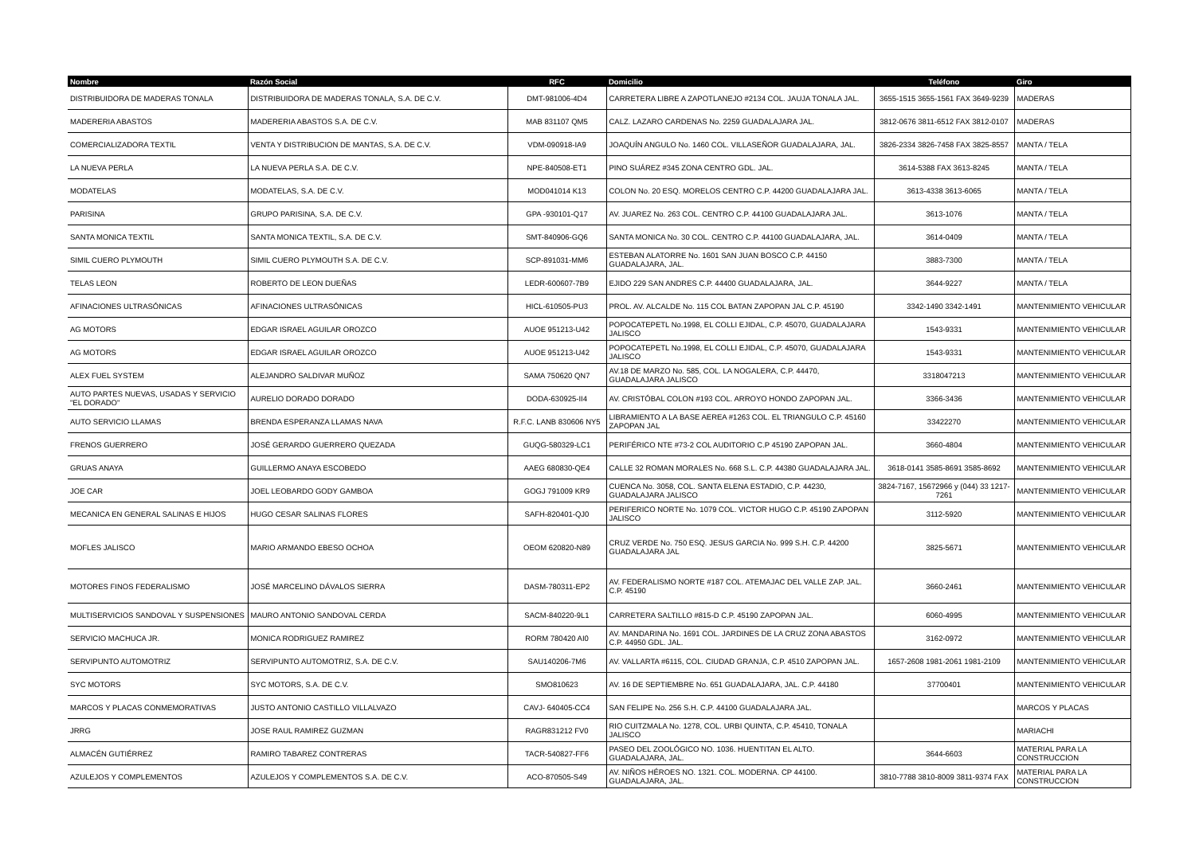| Nombre | Razón Social | RFC | Domicilio | Teléfono | Giro |
| --- | --- | --- | --- | --- | --- |
| DISTRIBUIDORA DE MADERAS TONALA | DISTRIBUIDORA DE MADERAS TONALA, S.A. DE C.V. | DMT-981006-4D4 | CARRETERA LIBRE A ZAPOTLANEJO #2134 COL. JAUJA TONALA JAL. | 3655-1515 3655-1561 FAX 3649-9239 | MADERAS |
| MADERERIA ABASTOS | MADERERIA ABASTOS S.A. DE C.V. | MAB 831107 QM5 | CALZ. LAZARO CARDENAS No. 2259 GUADALAJARA JAL. | 3812-0676 3811-6512 FAX 3812-0107 | MADERAS |
| COMERCIALIZADORA TEXTIL | VENTA Y DISTRIBUCION DE MANTAS, S.A. DE C.V. | VDM-090918-IA9 | JOAQUÍN ANGULO No. 1460 COL. VILLASEÑOR GUADALAJARA, JAL. | 3826-2334 3826-7458 FAX 3825-8557 | MANTA / TELA |
| LA NUEVA PERLA | LA NUEVA PERLA S.A. DE C.V. | NPE-840508-ET1 | PINO SUÁREZ #345 ZONA CENTRO GDL. JAL. | 3614-5388 FAX 3613-8245 | MANTA / TELA |
| MODATELAS | MODATELAS, S.A. DE C.V. | MOD041014 K13 | COLON No. 20 ESQ. MORELOS CENTRO C.P. 44200 GUADALAJARA JAL. | 3613-4338 3613-6065 | MANTA / TELA |
| PARISINA | GRUPO PARISINA, S.A. DE C.V. | GPA -930101-Q17 | AV. JUAREZ No. 263 COL. CENTRO C.P. 44100 GUADALAJARA JAL. | 3613-1076 | MANTA / TELA |
| SANTA MONICA TEXTIL | SANTA MONICA TEXTIL, S.A. DE C.V. | SMT-840906-GQ6 | SANTA MONICA No. 30 COL. CENTRO C.P. 44100 GUADALAJARA, JAL. | 3614-0409 | MANTA / TELA |
| SIMIL CUERO PLYMOUTH | SIMIL CUERO PLYMOUTH S.A. DE C.V. | SCP-891031-MM6 | ESTEBAN ALATORRE No. 1601 SAN JUAN BOSCO C.P. 44150 GUADALAJARA, JAL. | 3883-7300 | MANTA / TELA |
| TELAS LEON | ROBERTO DE LEON DUEÑAS | LEDR-600607-7B9 | EJIDO 229 SAN ANDRES C.P. 44400 GUADALAJARA, JAL. | 3644-9227 | MANTA / TELA |
| AFINACIONES ULTRASÓNICAS | AFINACIONES ULTRASÓNICAS | HICL-610505-PU3 | PROL. AV. ALCALDE No. 115 COL BATAN ZAPOPAN JAL C.P. 45190 | 3342-1490 3342-1491 | MANTENIMIENTO VEHICULAR |
| AG MOTORS | EDGAR ISRAEL AGUILAR OROZCO | AUOE 951213-U42 | POPOCATEPETL No.1998, EL COLLI EJIDAL, C.P. 45070, GUADALAJARA JALISCO | 1543-9331 | MANTENIMIENTO VEHICULAR |
| AG MOTORS | EDGAR ISRAEL AGUILAR OROZCO | AUOE 951213-U42 | POPOCATEPETL No.1998, EL COLLI EJIDAL, C.P. 45070, GUADALAJARA JALISCO | 1543-9331 | MANTENIMIENTO VEHICULAR |
| ALEX FUEL SYSTEM | ALEJANDRO SALDIVAR MUÑOZ | SAMA 750620 QN7 | AV.18 DE MARZO No. 585, COL. LA NOGALERA, C.P. 44470, GUADALAJARA JALISCO | 3318047213 | MANTENIMIENTO VEHICULAR |
| AUTO PARTES NUEVAS, USADAS Y SERVICIO "EL DORADO" | AURELIO DORADO DORADO | DODA-630925-II4 | AV. CRISTÓBAL COLON #193 COL. ARROYO HONDO ZAPOPAN JAL. | 3366-3436 | MANTENIMIENTO VEHICULAR |
| AUTO SERVICIO LLAMAS | BRENDA ESPERANZA LLAMAS NAVA | R.F.C. LANB 830606 NY5 | LIBRAMIENTO A LA BASE AEREA #1263 COL. EL TRIANGULO C.P. 45160 ZAPOPAN JAL | 33422270 | MANTENIMIENTO VEHICULAR |
| FRENOS GUERRERO | JOSÉ GERARDO GUERRERO QUEZADA | GUQG-580329-LC1 | PERIFÉRICO NTE #73-2 COL AUDITORIO C.P 45190 ZAPOPAN JAL. | 3660-4804 | MANTENIMIENTO VEHICULAR |
| GRUAS ANAYA | GUILLERMO ANAYA ESCOBEDO | AAEG 680830-QE4 | CALLE 32 ROMAN MORALES No. 668 S.L. C.P. 44380 GUADALAJARA JAL. | 3618-0141 3585-8691 3585-8692 | MANTENIMIENTO VEHICULAR |
| JOE CAR | JOEL LEOBARDO GODY GAMBOA | GOGJ 791009 KR9 | CUENCA No. 3058, COL. SANTA ELENA ESTADIO, C.P. 44230, GUADALAJARA JALISCO | 3824-7167, 15672966 y (044) 33 1217-7261 | MANTENIMIENTO VEHICULAR |
| MECANICA EN GENERAL SALINAS E HIJOS | HUGO CESAR SALINAS FLORES | SAFH-820401-QJ0 | PERIFERICO NORTE No. 1079 COL. VICTOR HUGO C.P. 45190 ZAPOPAN JALISCO | 3112-5920 | MANTENIMIENTO VEHICULAR |
| MOFLES JALISCO | MARIO ARMANDO EBESO OCHOA | OEOM 620820-N89 | CRUZ VERDE No. 750 ESQ. JESUS GARCIA No. 999 S.H. C.P. 44200 GUADALAJARA JAL | 3825-5671 | MANTENIMIENTO VEHICULAR |
| MOTORES FINOS FEDERALISMO | JOSÉ MARCELINO DÁVALOS SIERRA | DASM-780311-EP2 | AV. FEDERALISMO NORTE #187 COL. ATEMAJAC DEL VALLE ZAP. JAL. C.P. 45190 | 3660-2461 | MANTENIMIENTO VEHICULAR |
| MULTISERVICIOS SANDOVAL Y SUSPENSIONES | MAURO ANTONIO SANDOVAL CERDA | SACM-840220-9L1 | CARRETERA SALTILLO #815-D C.P. 45190 ZAPOPAN JAL. | 6060-4995 | MANTENIMIENTO VEHICULAR |
| SERVICIO MACHUCA JR. | MONICA RODRIGUEZ RAMIREZ | RORM 780420 AI0 | AV. MANDARINA No. 1691 COL. JARDINES DE LA CRUZ ZONA ABASTOS C.P. 44950 GDL. JAL. | 3162-0972 | MANTENIMIENTO VEHICULAR |
| SERVIPUNTO AUTOMOTRIZ | SERVIPUNTO AUTOMOTRIZ, S.A. DE C.V. | SAU140206-7M6 | AV. VALLARTA #6115, COL. CIUDAD GRANJA, C.P. 4510 ZAPOPAN JAL. | 1657-2608 1981-2061 1981-2109 | MANTENIMIENTO VEHICULAR |
| SYC MOTORS | SYC MOTORS, S.A. DE C.V. | SMO810623 | AV. 16 DE SEPTIEMBRE No. 651 GUADALAJARA, JAL. C.P. 44180 | 37700401 | MANTENIMIENTO VEHICULAR |
| MARCOS Y PLACAS CONMEMORATIVAS | JUSTO ANTONIO CASTILLO VILLALVAZO | CAVJ- 640405-CC4 | SAN FELIPE No. 256 S.H. C.P. 44100 GUADALAJARA JAL. | | MARCOS Y PLACAS |
| JRRG | JOSE RAUL RAMIREZ GUZMAN | RAGR831212 FV0 | RIO CUITZMALA No. 1278, COL. URBI QUINTA, C.P. 45410, TONALA JALISCO | | MARIACHI |
| ALMACÉN GUTIÉRREZ | RAMIRO TABAREZ CONTRERAS | TACR-540827-FF6 | PASEO DEL ZOOLÓGICO NO. 1036. HUENTITAN EL ALTO. GUADALAJARA, JAL. | 3644-6603 | MATERIAL PARA LA CONSTRUCCION |
| AZULEJOS Y COMPLEMENTOS | AZULEJOS Y COMPLEMENTOS S.A. DE C.V. | ACO-870505-S49 | AV. NIÑOS HÉROES NO. 1321. COL. MODERNA. CP 44100. GUADALAJARA, JAL. | 3810-7788 3810-8009 3811-9374 FAX | MATERIAL PARA LA CONSTRUCCION |